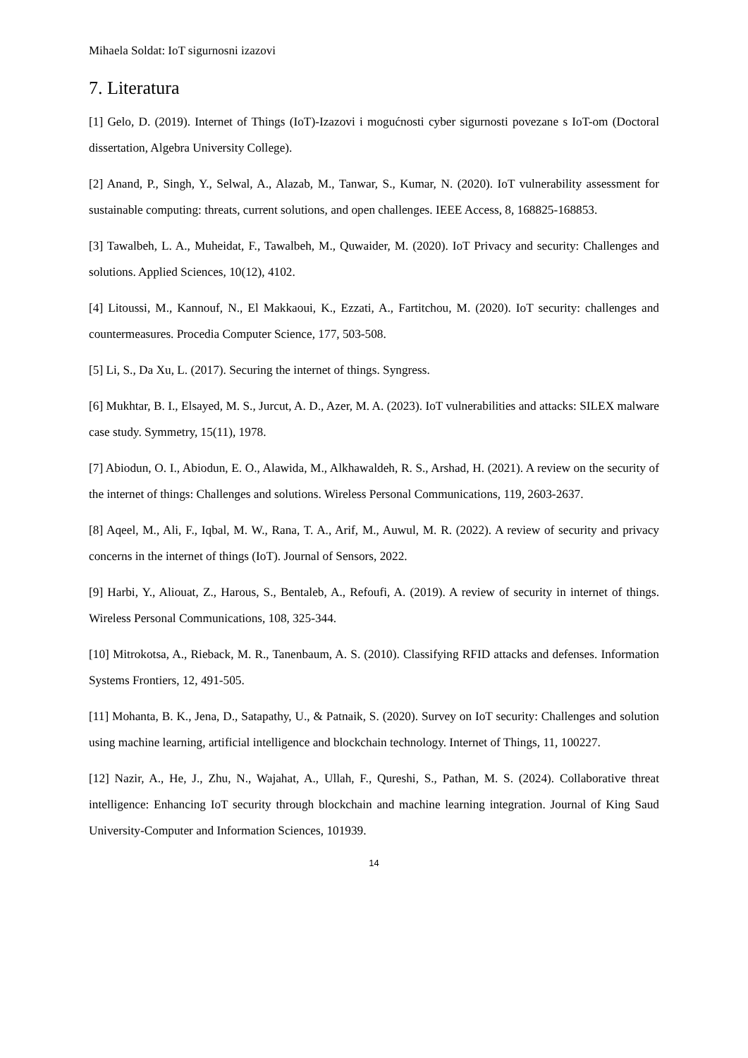Mihaela Soldat: IoT sigurnosni izazovi
7. Literatura
[1] Gelo, D. (2019). Internet of Things (IoT)-Izazovi i mogućnosti cyber sigurnosti povezane s IoT-om (Doctoral dissertation, Algebra University College).
[2] Anand, P., Singh, Y., Selwal, A., Alazab, M., Tanwar, S., Kumar, N. (2020). IoT vulnerability assessment for sustainable computing: threats, current solutions, and open challenges. IEEE Access, 8, 168825-168853.
[3] Tawalbeh, L. A., Muheidat, F., Tawalbeh, M., Quwaider, M. (2020). IoT Privacy and security: Challenges and solutions. Applied Sciences, 10(12), 4102.
[4] Litoussi, M., Kannouf, N., El Makkaoui, K., Ezzati, A., Fartitchou, M. (2020). IoT security: challenges and countermeasures. Procedia Computer Science, 177, 503-508.
[5] Li, S., Da Xu, L. (2017). Securing the internet of things. Syngress.
[6] Mukhtar, B. I., Elsayed, M. S., Jurcut, A. D., Azer, M. A. (2023). IoT vulnerabilities and attacks: SILEX malware case study. Symmetry, 15(11), 1978.
[7] Abiodun, O. I., Abiodun, E. O., Alawida, M., Alkhawaldeh, R. S., Arshad, H. (2021). A review on the security of the internet of things: Challenges and solutions. Wireless Personal Communications, 119, 2603-2637.
[8] Aqeel, M., Ali, F., Iqbal, M. W., Rana, T. A., Arif, M., Auwul, M. R. (2022). A review of security and privacy concerns in the internet of things (IoT). Journal of Sensors, 2022.
[9] Harbi, Y., Aliouat, Z., Harous, S., Bentaleb, A., Refoufi, A. (2019). A review of security in internet of things. Wireless Personal Communications, 108, 325-344.
[10] Mitrokotsa, A., Rieback, M. R., Tanenbaum, A. S. (2010). Classifying RFID attacks and defenses. Information Systems Frontiers, 12, 491-505.
[11] Mohanta, B. K., Jena, D., Satapathy, U., & Patnaik, S. (2020). Survey on IoT security: Challenges and solution using machine learning, artificial intelligence and blockchain technology. Internet of Things, 11, 100227.
[12] Nazir, A., He, J., Zhu, N., Wajahat, A., Ullah, F., Qureshi, S., Pathan, M. S. (2024). Collaborative threat intelligence: Enhancing IoT security through blockchain and machine learning integration. Journal of King Saud University-Computer and Information Sciences, 101939.
14